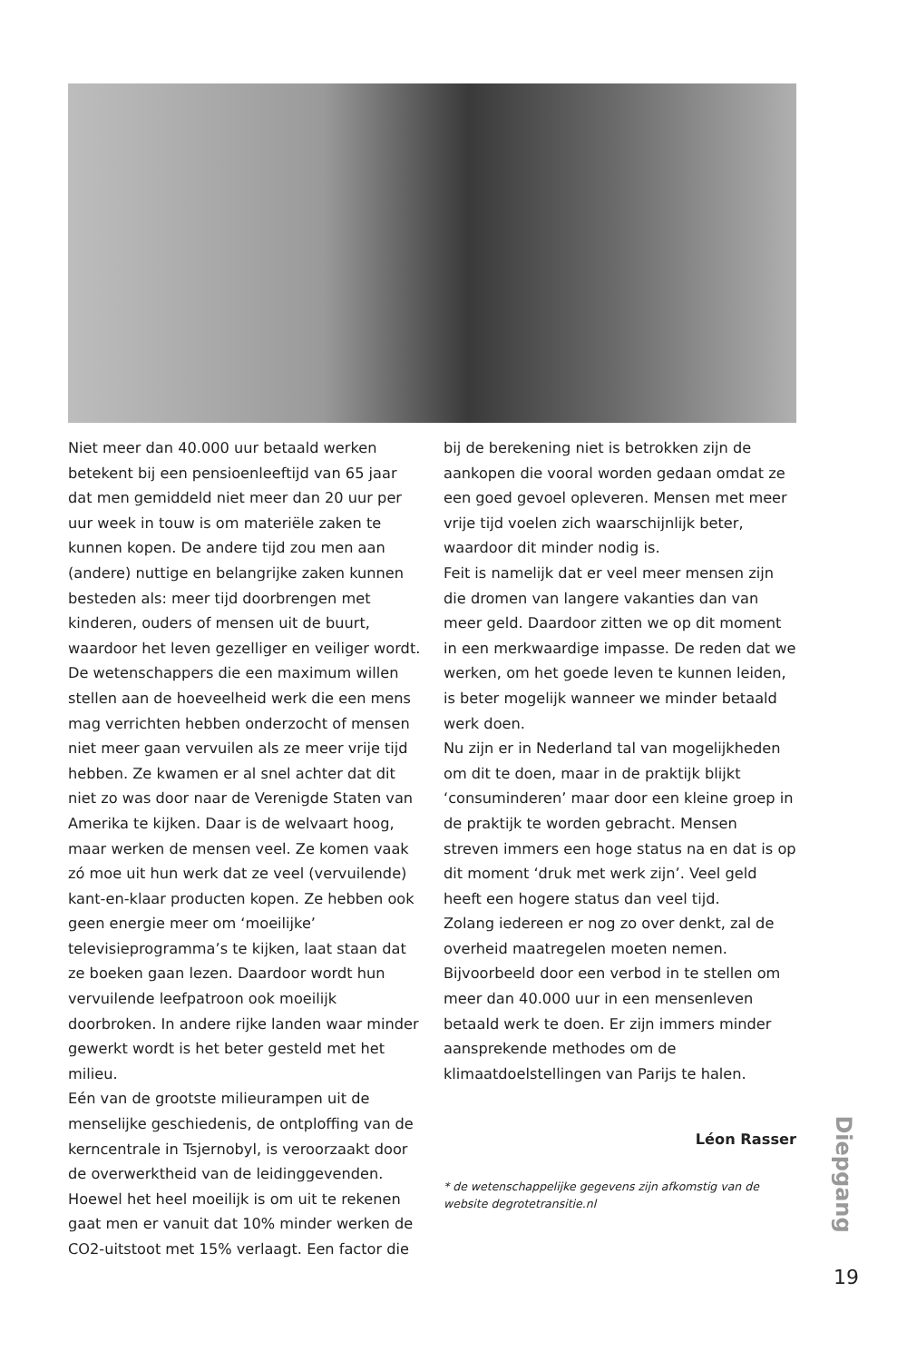Niet meer dan 40.000 uur betaald werken betekent bij een pensioenleeftijd van 65 jaar dat men gemiddeld niet meer dan 20 uur per uur week in touw is om materiële zaken te kunnen kopen. De andere tijd zou men aan (andere) nuttige en belangrijke zaken kunnen besteden als: meer tijd doorbrengen met kinderen, ouders of mensen uit de buurt, waardoor het leven gezelliger en veiliger wordt.
De wetenschappers die een maximum willen stellen aan de hoeveelheid werk die een mens mag verrichten hebben onderzocht of mensen niet meer gaan vervuilen als ze meer vrije tijd hebben. Ze kwamen er al snel achter dat dit niet zo was door naar de Verenigde Staten van Amerika te kijken. Daar is de welvaart hoog, maar werken de mensen veel. Ze komen vaak zó moe uit hun werk dat ze veel (vervuilende) kant-en-klaar producten kopen. Ze hebben ook geen energie meer om ‘moeilijke’ televisieprogramma’s te kijken, laat staan dat ze boeken gaan lezen. Daardoor wordt hun vervuilende leefpatroon ook moeilijk doorbroken. In andere rijke landen waar minder gewerkt wordt is het beter gesteld met het milieu.
Eén van de grootste milieurampen uit de menselijke geschiedenis, de ontploffing van de kerncentrale in Tsjernobyl, is veroorzaakt door de overwerktheid van de leidinggevenden.
Hoewel het heel moeilijk is om uit te rekenen gaat men er vanuit dat 10% minder werken de CO2-uitstoot met 15% verlaagt. Een factor die
bij de berekening niet is betrokken zijn de aankopen die vooral worden gedaan omdat ze een goed gevoel opleveren. Mensen met meer vrije tijd voelen zich waarschijnlijk beter, waardoor dit minder nodig is.
Feit is namelijk dat er veel meer mensen zijn die dromen van langere vakanties dan van meer geld. Daardoor zitten we op dit moment in een merkwaardige impasse. De reden dat we werken, om het goede leven te kunnen leiden, is beter mogelijk wanneer we minder betaald werk doen.
Nu zijn er in Nederland tal van mogelijkheden om dit te doen, maar in de praktijk blijkt ‘consuminderen’ maar door een kleine groep in de praktijk te worden gebracht. Mensen streven immers een hoge status na en dat is op dit moment ‘druk met werk zijn’. Veel geld heeft een hogere status dan veel tijd.
Zolang iedereen er nog zo over denkt, zal de overheid maatregelen moeten nemen. Bijvoorbeeld door een verbod in te stellen om meer dan 40.000 uur in een mensenleven betaald werk te doen. Er zijn immers minder aansprekende methodes om de klimaatdoelstellingen van Parijs te halen.
Léon Rasser
* de wetenschappelijke gegevens zijn afkomstig van de website degrotetransitie.nl
Diepgang
19